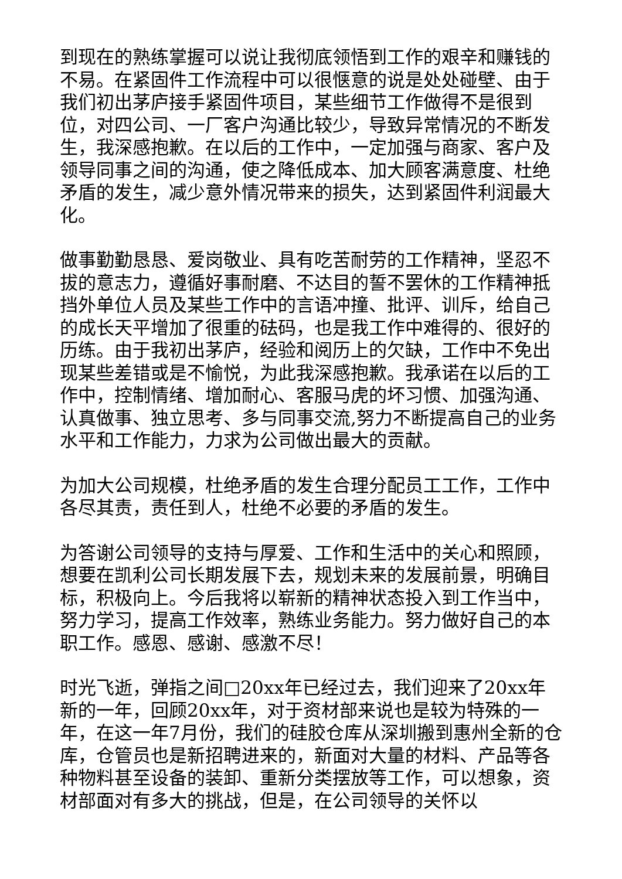到现在的熟练掌握可以说让我彻底领悟到工作的艰辛和赚钱的不易。在紧固件工作流程中可以很惬意的说是处处碰壁、由于我们初出茅庐接手紧固件项目，某些细节工作做得不是很到位，对四公司、一厂客户沟通比较少，导致异常情况的不断发生，我深感抱歉。在以后的工作中，一定加强与商家、客户及领导同事之间的沟通，使之降低成本、加大顾客满意度、杜绝矛盾的发生，减少意外情况带来的损失，达到紧固件利润最大化。
做事勤勤恳恳、爱岗敬业、具有吃苦耐劳的工作精神，坚忍不拔的意志力，遵循好事耐磨、不达目的誓不罢休的工作精神抵挡外单位人员及某些工作中的言语冲撞、批评、训斥，给自己的成长天平增加了很重的砝码，也是我工作中难得的、很好的历练。由于我初出茅庐，经验和阅历上的欠缺，工作中不免出现某些差错或是不愉悦，为此我深感抱歉。我承诺在以后的工作中，控制情绪、增加耐心、客服马虎的坏习惯、加强沟通、认真做事、独立思考、多与同事交流,努力不断提高自己的业务水平和工作能力，力求为公司做出最大的贡献。
为加大公司规模，杜绝矛盾的发生合理分配员工工作，工作中各尽其责，责任到人，杜绝不必要的矛盾的发生。
为答谢公司领导的支持与厚爱、工作和生活中的关心和照顾，想要在凯利公司长期发展下去，规划未来的发展前景，明确目标，积极向上。今后我将以崭新的精神状态投入到工作当中，努力学习，提高工作效率，熟练业务能力。努力做好自己的本职工作。感恩、感谢、感激不尽！
时光飞逝，弹指之间□20xx年已经过去，我们迎来了20xx年新的一年，回顾20xx年，对于资材部来说也是较为特殊的一年，在这一年7月份，我们的硅胶仓库从深圳搬到惠州全新的仓库，仓管员也是新招聘进来的，新面对大量的材料、产品等各种物料甚至设备的装卸、重新分类摆放等工作，可以想象，资材部面对有多大的挑战，但是，在公司领导的关怀以